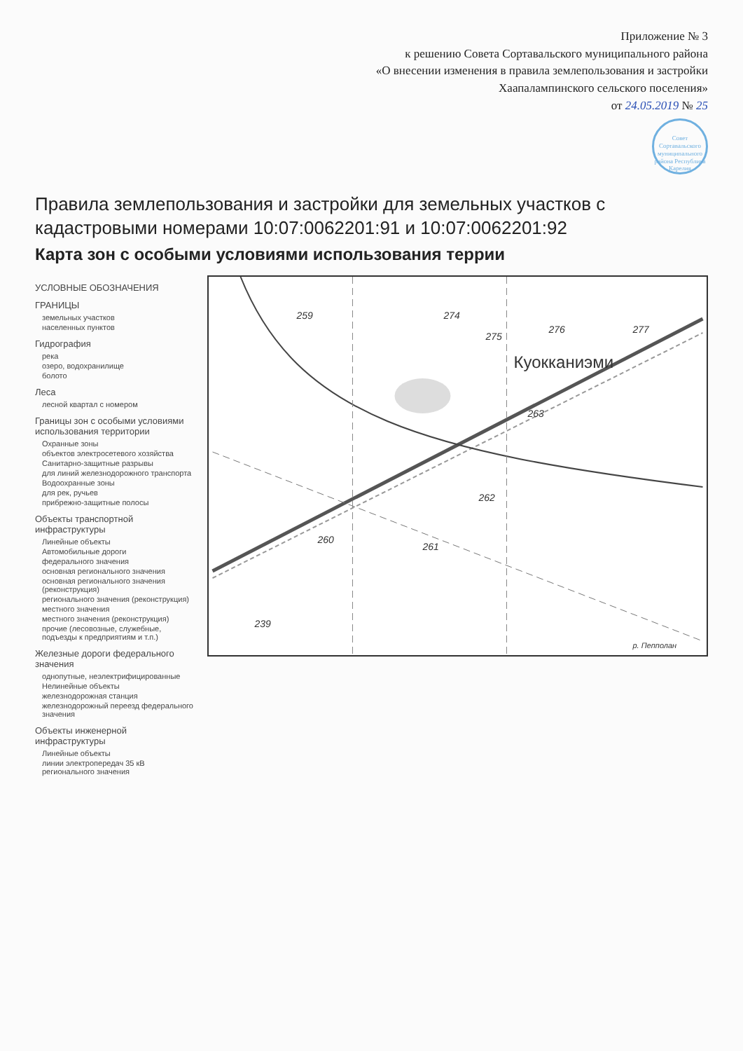Приложение № 3
к решению Совета Сортавальского муниципального района
«О внесении изменения в правила землепользования и застройки
Хаапалампинского сельского поселения»
от 24.05.2019 № 25
Совет Сортавальского муниципального района Республика Карелия
Правила землепользования и застройки для земельных участков с кадастровыми номерами 10:07:0062201:91 и 10:07:0062201:92
Карта зон с особыми условиями использования террии
УСЛОВНЫЕ ОБОЗНАЧЕНИЯ
ГРАНИЦЫ
земельных участков
населенных пунктов
Гидрография
река
озеро, водохранилище
болото
Леса
лесной квартал с номером
Границы зон с особыми условиями использования территории
Охранные зоны
объектов электросетевого хозяйства
Санитарно-защитные разрывы
для линий железнодорожного транспорта
Водоохранные зоны
для рек, ручьев
прибрежно-защитные полосы
Объекты транспортной инфраструктуры
Линейные объекты
Автомобильные дороги
федерального значения
основная регионального значения
основная регионального значения (реконструкция)
регионального значения (реконструкция)
местного значения
местного значения (реконструкция)
прочие (лесовозные, служебные, подъезды к предприятиям и т.п.)
Железные дороги федерального значения
однопутные, неэлектрифицированные
Нелинейные объекты
железнодорожная станция
железнодорожный переезд федерального значения
Объекты инженерной инфраструктуры
Линейные объекты
линии электропередач 35 кВ регионального значения
239
260
261
262
263
259
274
275
276
277
Куокканиэми
р. Пепполан